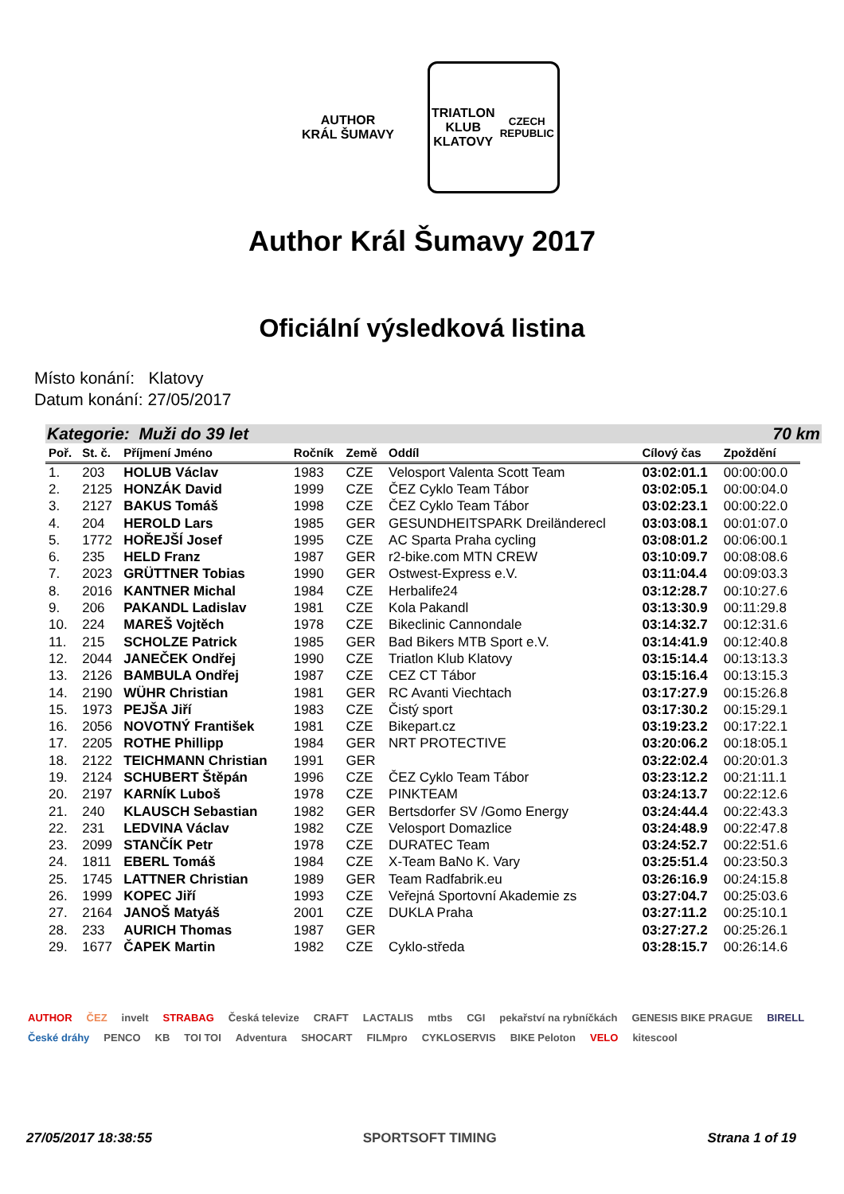AUTHOR
KRÁL ŠUMAVY
TRIATLON KLUB
KLATOVY
CZECH REPUBLIC
Author Král Šumavy 2017
Oficiální výsledková listina
Místo konání: Klatovy
Datum konání: 27/05/2017
Kategorie: Muži do 39 let 70 km
| Poř. | St. č. | Příjmení Jméno | Ročník | Země | Oddíl | Cílový čas | Zpoždění |
| --- | --- | --- | --- | --- | --- | --- | --- |
| 1. | 203 | HOLUB Václav | 1983 | CZE | Velosport Valenta Scott Team | 03:02:01.1 | 00:00:00.0 |
| 2. | 2125 | HONZÁK David | 1999 | CZE | ČEZ Cyklo Team Tábor | 03:02:05.1 | 00:00:04.0 |
| 3. | 2127 | BAKUS Tomáš | 1998 | CZE | ČEZ Cyklo Team Tábor | 03:02:23.1 | 00:00:22.0 |
| 4. | 204 | HEROLD Lars | 1985 | GER | GESUNDHEITSPARK Dreiländerecl | 03:03:08.1 | 00:01:07.0 |
| 5. | 1772 | HOŘEJŠÍ Josef | 1995 | CZE | AC Sparta Praha cycling | 03:08:01.2 | 00:06:00.1 |
| 6. | 235 | HELD Franz | 1987 | GER | r2-bike.com MTN CREW | 03:10:09.7 | 00:08:08.6 |
| 7. | 2023 | GRÜTTNER Tobias | 1990 | GER | Ostwest-Express e.V. | 03:11:04.4 | 00:09:03.3 |
| 8. | 2016 | KANTNER Michal | 1984 | CZE | Herbalife24 | 03:12:28.7 | 00:10:27.6 |
| 9. | 206 | PAKANDL Ladislav | 1981 | CZE | Kola Pakandl | 03:13:30.9 | 00:11:29.8 |
| 10. | 224 | MAREŠ Vojtěch | 1978 | CZE | Bikeclinic Cannondale | 03:14:32.7 | 00:12:31.6 |
| 11. | 215 | SCHOLZE Patrick | 1985 | GER | Bad Bikers MTB Sport e.V. | 03:14:41.9 | 00:12:40.8 |
| 12. | 2044 | JANEČEK Ondřej | 1990 | CZE | Triatlon Klub Klatovy | 03:15:14.4 | 00:13:13.3 |
| 13. | 2126 | BAMBULA Ondřej | 1987 | CZE | CEZ CT Tábor | 03:15:16.4 | 00:13:15.3 |
| 14. | 2190 | WÜHR Christian | 1981 | GER | RC Avanti Viechtach | 03:17:27.9 | 00:15:26.8 |
| 15. | 1973 | PEJŠA Jiří | 1983 | CZE | Čistý sport | 03:17:30.2 | 00:15:29.1 |
| 16. | 2056 | NOVOTNÝ František | 1981 | CZE | Bikepart.cz | 03:19:23.2 | 00:17:22.1 |
| 17. | 2205 | ROTHE Phillipp | 1984 | GER | NRT PROTECTIVE | 03:20:06.2 | 00:18:05.1 |
| 18. | 2122 | TEICHMANN Christian | 1991 | GER | | 03:22:02.4 | 00:20:01.3 |
| 19. | 2124 | SCHUBERT Štěpán | 1996 | CZE | ČEZ Cyklo Team Tábor | 03:23:12.2 | 00:21:11.1 |
| 20. | 2197 | KARNÍK Luboš | 1978 | CZE | PINKTEAM | 03:24:13.7 | 00:22:12.6 |
| 21. | 240 | KLAUSCH Sebastian | 1982 | GER | Bertsdorfer SV /Gomo Energy | 03:24:44.4 | 00:22:43.3 |
| 22. | 231 | LEDVINA Václav | 1982 | CZE | Velosport Domazlice | 03:24:48.9 | 00:22:47.8 |
| 23. | 2099 | STANČÍK Petr | 1978 | CZE | DURATEC Team | 03:24:52.7 | 00:22:51.6 |
| 24. | 1811 | EBERL Tomáš | 1984 | CZE | X-Team BaNo K. Vary | 03:25:51.4 | 00:23:50.3 |
| 25. | 1745 | LATTNER Christian | 1989 | GER | Team Radfabrik.eu | 03:26:16.9 | 00:24:15.8 |
| 26. | 1999 | KOPEC Jiří | 1993 | CZE | Veřejná Sportovní Akademie zs | 03:27:04.7 | 00:25:03.6 |
| 27. | 2164 | JANOŠ Matyáš | 2001 | CZE | DUKLA Praha | 03:27:11.2 | 00:25:10.1 |
| 28. | 233 | AURICH Thomas | 1987 | GER | | 03:27:27.2 | 00:25:26.1 |
| 29. | 1677 | ČAPEK Martin | 1982 | CZE | Cyklo-středa | 03:28:15.7 | 00:26:14.6 |
AUTHOR ČEZ invelt STRABAG Česká televize CRAFT LACTALIS mtbs CGI pekařství na rybníčkách GENESIS BIKE PRAGUE BIRELL České dráhy PENCO KB TOI TOI Adventura SHOCART FILMpro CYKLOSERVIS BIKE Peloton VELO kitescool
27/05/2017 18:38:55 SPORTSOFT TIMING Strana 1 of 19